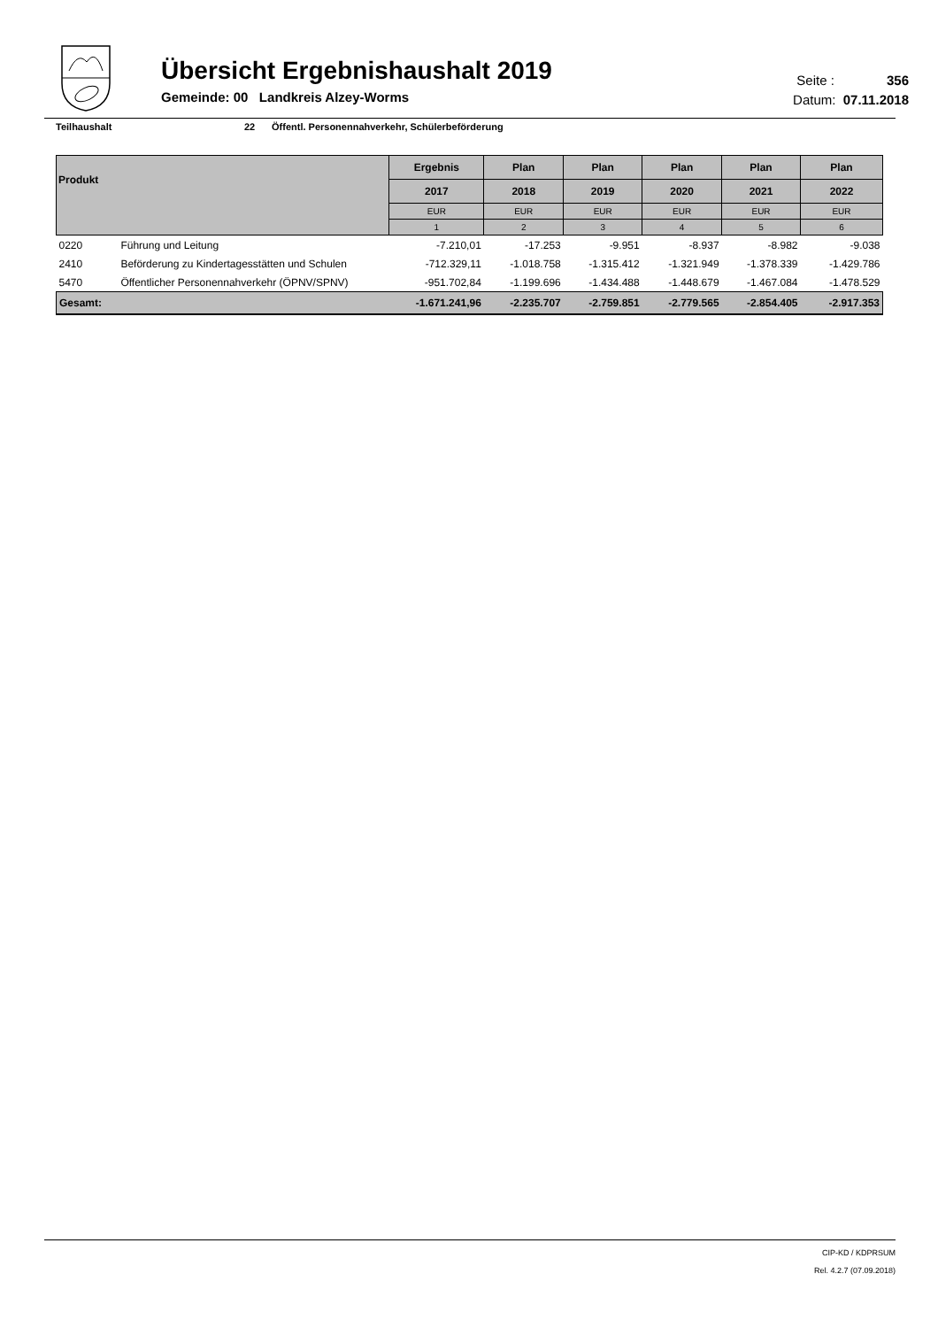Übersicht Ergebnishaushalt 2019
Gemeinde: 00 Landkreis Alzey-Worms
Seite : 356
Datum: 07.11.2018
Teilhaushalt 22 Öffentl. Personennahverkehr, Schülerbeförderung
| Produkt | | Ergebnis | Plan | Plan | Plan | Plan | Plan |
| --- | --- | --- | --- | --- | --- | --- | --- |
| | | 2017 | 2018 | 2019 | 2020 | 2021 | 2022 |
| | | EUR | EUR | EUR | EUR | EUR | EUR |
| | | 1 | 2 | 3 | 4 | 5 | 6 |
| 0220 | Führung und Leitung | -7.210,01 | -17.253 | -9.951 | -8.937 | -8.982 | -9.038 |
| 2410 | Beförderung zu Kindertagesstätten und Schulen | -712.329,11 | -1.018.758 | -1.315.412 | -1.321.949 | -1.378.339 | -1.429.786 |
| 5470 | Öffentlicher Personennahverkehr (ÖPNV/SPNV) | -951.702,84 | -1.199.696 | -1.434.488 | -1.448.679 | -1.467.084 | -1.478.529 |
| Gesamt: | | -1.671.241,96 | -2.235.707 | -2.759.851 | -2.779.565 | -2.854.405 | -2.917.353 |
CIP-KD / KDPRSUM
Rel. 4.2.7 (07.09.2018)